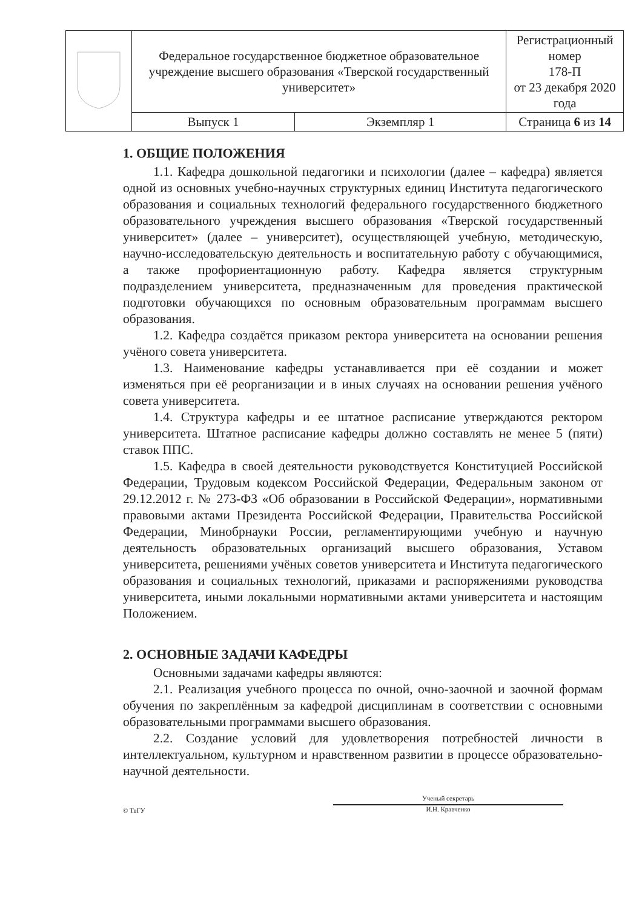| | Федеральное государственное бюджетное образовательное учреждение высшего образования «Тверской государственный университет» | | Регистрационный номер 178-П от 23 декабря 2020 года |
| | Выпуск 1 | Экземпляр 1 | Страница 6 из 14 |
1. ОБЩИЕ ПОЛОЖЕНИЯ
1.1. Кафедра дошкольной педагогики и психологии (далее – кафедра) является одной из основных учебно-научных структурных единиц Института педагогического образования и социальных технологий федерального государственного бюджетного образовательного учреждения высшего образования «Тверской государственный университет» (далее – университет), осуществляющей учебную, методическую, научно-исследовательскую деятельность и воспитательную работу с обучающимися, а также профориентационную работу. Кафедра является структурным подразделением университета, предназначенным для проведения практической подготовки обучающихся по основным образовательным программам высшего образования.
1.2. Кафедра создаётся приказом ректора университета на основании решения учёного совета университета.
1.3. Наименование кафедры устанавливается при её создании и может изменяться при её реорганизации и в иных случаях на основании решения учёного совета университета.
1.4. Структура кафедры и ее штатное расписание утверждаются ректором университета. Штатное расписание кафедры должно составлять не менее 5 (пяти) ставок ППС.
1.5. Кафедра в своей деятельности руководствуется Конституцией Российской Федерации, Трудовым кодексом Российской Федерации, Федеральным законом от 29.12.2012 г. № 273-ФЗ «Об образовании в Российской Федерации», нормативными правовыми актами Президента Российской Федерации, Правительства Российской Федерации, Минобрнауки России, регламентирующими учебную и научную деятельность образовательных организаций высшего образования, Уставом университета, решениями учёных советов университета и Института педагогического образования и социальных технологий, приказами и распоряжениями руководства университета, иными локальными нормативными актами университета и настоящим Положением.
2. ОСНОВНЫЕ ЗАДАЧИ КАФЕДРЫ
Основными задачами кафедры являются:
2.1. Реализация учебного процесса по очной, очно-заочной и заочной формам обучения по закреплённым за кафедрой дисциплинам в соответствии с основными образовательными программами высшего образования.
2.2. Создание условий для удовлетворения потребностей личности в интеллектуальном, культурном и нравственном развитии в процессе образовательно-научной деятельности.
© ТвГУ
Ученый секретарь
И.Н. Кравченко